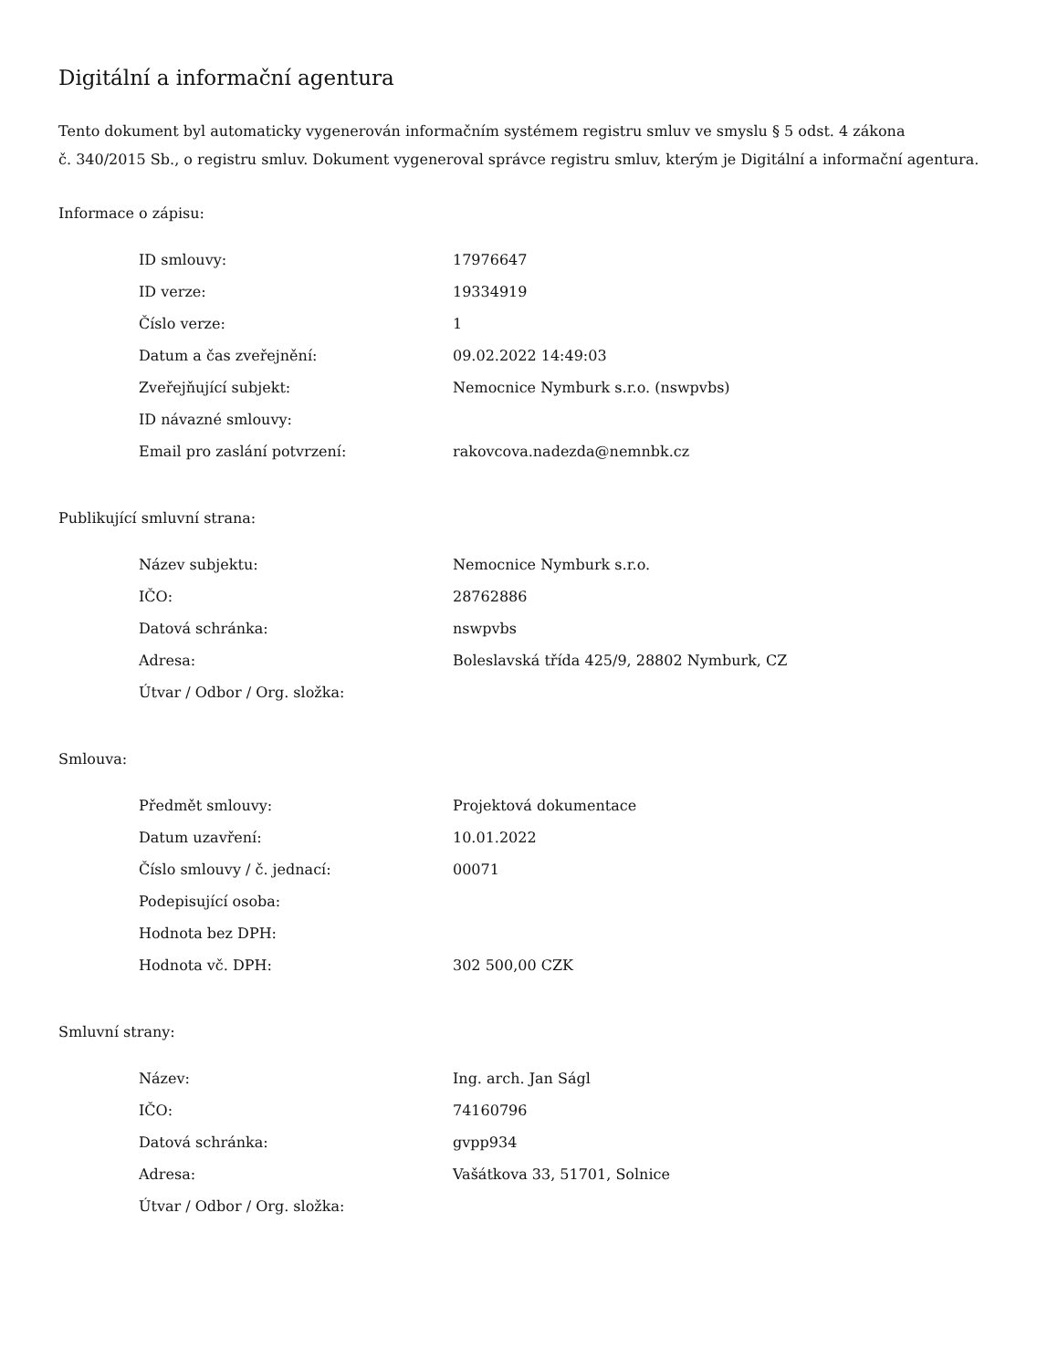Digitální a informační agentura
Tento dokument byl automaticky vygenerován informačním systémem registru smluv ve smyslu § 5 odst. 4 zákona
č. 340/2015 Sb., o registru smluv. Dokument vygeneroval správce registru smluv, kterým je Digitální a informační agentura.
Informace o zápisu:
| ID smlouvy: | 17976647 |
| ID verze: | 19334919 |
| Číslo verze: | 1 |
| Datum a čas zveřejnění: | 09.02.2022 14:49:03 |
| Zveřejňující subjekt: | Nemocnice Nymburk s.r.o. (nswpvbs) |
| ID návazné smlouvy: | |
| Email pro zaslání potvrzení: | rakovcova.nadezda@nemnbk.cz |
Publikující smluvní strana:
| Název subjektu: | Nemocnice Nymburk s.r.o. |
| IČO: | 28762886 |
| Datová schránka: | nswpvbs |
| Adresa: | Boleslavská třída 425/9, 28802 Nymburk, CZ |
| Útvar / Odbor / Org. složka: | |
Smlouva:
| Předmět smlouvy: | Projektová dokumentace |
| Datum uzavření: | 10.01.2022 |
| Číslo smlouvy / č. jednací: | 00071 |
| Podepisující osoba: | |
| Hodnota bez DPH: | |
| Hodnota vč. DPH: | 302 500,00 CZK |
Smluvní strany:
| Název: | Ing. arch. Jan Ságl |
| IČO: | 74160796 |
| Datová schránka: | gvpp934 |
| Adresa: | Vašátkova 33, 51701, Solnice |
| Útvar / Odbor / Org. složka: | |